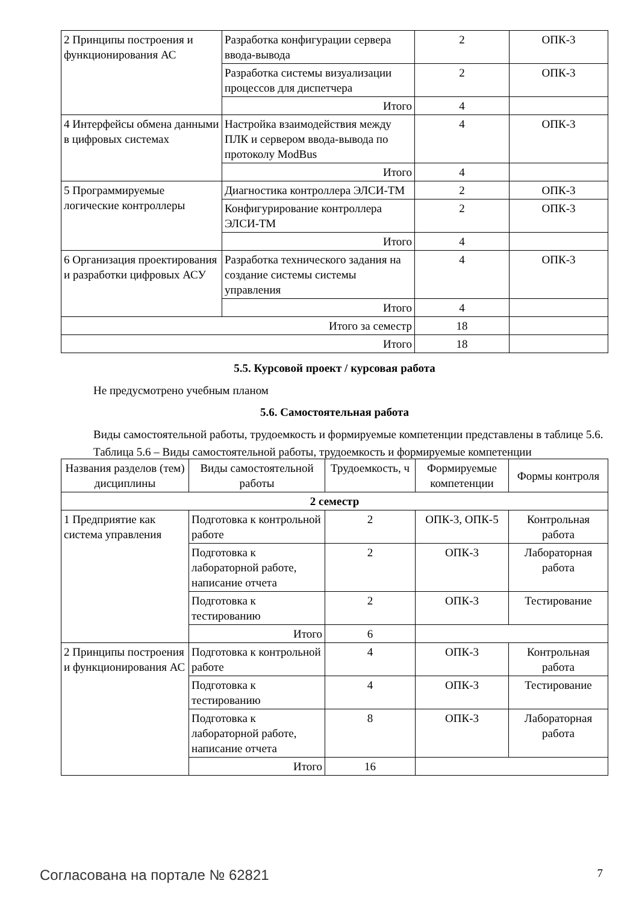| 2 Принципы построения и функционирования АС | Разработка конфигурации сервера ввода-вывода | 2 | ОПК-3 |
| | Разработка системы визуализации процессов для диспетчера | 2 | ОПК-3 |
| | Итого | 4 | |
| 4 Интерфейсы обмена данными в цифровых системах | Настройка взаимодействия между ПЛК и сервером ввода-вывода по протоколу ModBus | 4 | ОПК-3 |
| | Итого | 4 | |
| 5 Программируемые логические контроллеры | Диагностика контроллера ЭЛСИ-ТМ | 2 | ОПК-3 |
| | Конфигурирование контроллера ЭЛСИ-ТМ | 2 | ОПК-3 |
| | Итого | 4 | |
| 6 Организация проектирования и разработки цифровых АСУ | Разработка технического задания на создание системы системы управления | 4 | ОПК-3 |
| | Итого | 4 | |
| Итого за семестр | | 18 | |
| Итого | | 18 | |
5.5. Курсовой проект / курсовая работа
Не предусмотрено учебным планом
5.6. Самостоятельная работа
Виды самостоятельной работы, трудоемкость и формируемые компетенции представлены в таблице 5.6.
Таблица 5.6 – Виды самостоятельной работы, трудоемкость и формируемые компетенции
| Названия разделов (тем) дисциплины | Виды самостоятельной работы | Трудоемкость, ч | Формируемые компетенции | Формы контроля |
| --- | --- | --- | --- | --- |
| 2 семестр | | | | |
| 1 Предприятие как система управления | Подготовка к контрольной работе | 2 | ОПК-3, ОПК-5 | Контрольная работа |
| | Подготовка к лабораторной работе, написание отчета | 2 | ОПК-3 | Лабораторная работа |
| | Подготовка к тестированию | 2 | ОПК-3 | Тестирование |
| | Итого | 6 | | |
| 2 Принципы построения и функционирования АС | Подготовка к контрольной работе | 4 | ОПК-3 | Контрольная работа |
| | Подготовка к тестированию | 4 | ОПК-3 | Тестирование |
| | Подготовка к лабораторной работе, написание отчета | 8 | ОПК-3 | Лабораторная работа |
| | Итого | 16 | | |
Согласована на портале № 62821 7